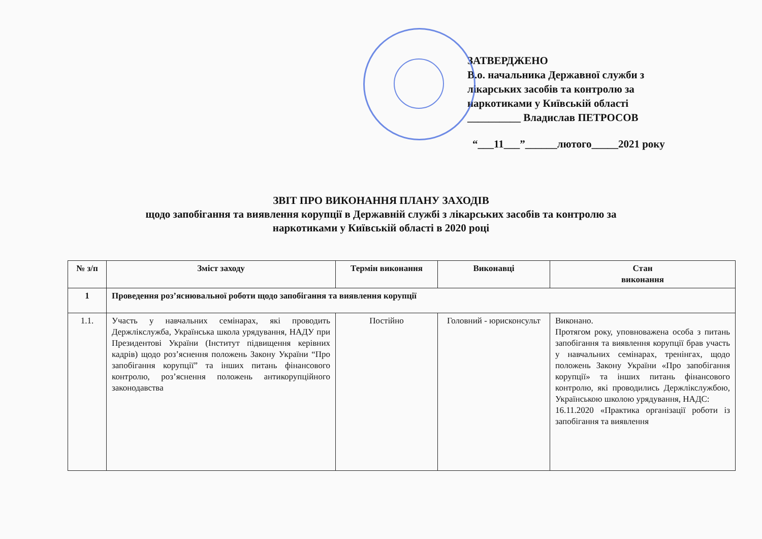ЗАТВЕРДЖЕНО
В.о. начальника Державної служби з
лікарських засобів та контролю за
наркотиками у Київській області
__________ Владислав ПЕТРОСОВ
“___11___”______лютого_____2021 року
ЗВІТ ПРО ВИКОНАННЯ ПЛАНУ ЗАХОДІВ
щодо запобігання та виявлення корупції в Державній службі з лікарських засобів та контролю за
наркотиками у Київській області в 2020 році
| № з/п | Зміст заходу | Термін виконання | Виконавці | Стан виконання |
| --- | --- | --- | --- | --- |
| 1 | Проведення роз’яснювальної роботи щодо запобігання та виявлення корупції | | | |
| 1.1. | Участь у навчальних семінарах, які проводить Держлікслужба, Українська школа урядування, НАДУ при Президентові України (Інститут підвищення керівних кадрів) щодо роз’яснення положень Закону України “Про запобігання корупції” та інших питань фінансового контролю, роз’яснення положень антикорупційного законодавства | Постійно | Головний - юрисконсульт | Виконано. Протягом року, уповноважена особа з питань запобігання та виявлення корупції брав участь у навчальних семінарах, тренінгах, щодо положень Закону України «Про запобігання корупції» та інших питань фінансового контролю, які проводились Держлікслужбою, Українською школою урядування, НАДС: 16.11.2020 «Практика організації роботи із запобігання та виявлення |